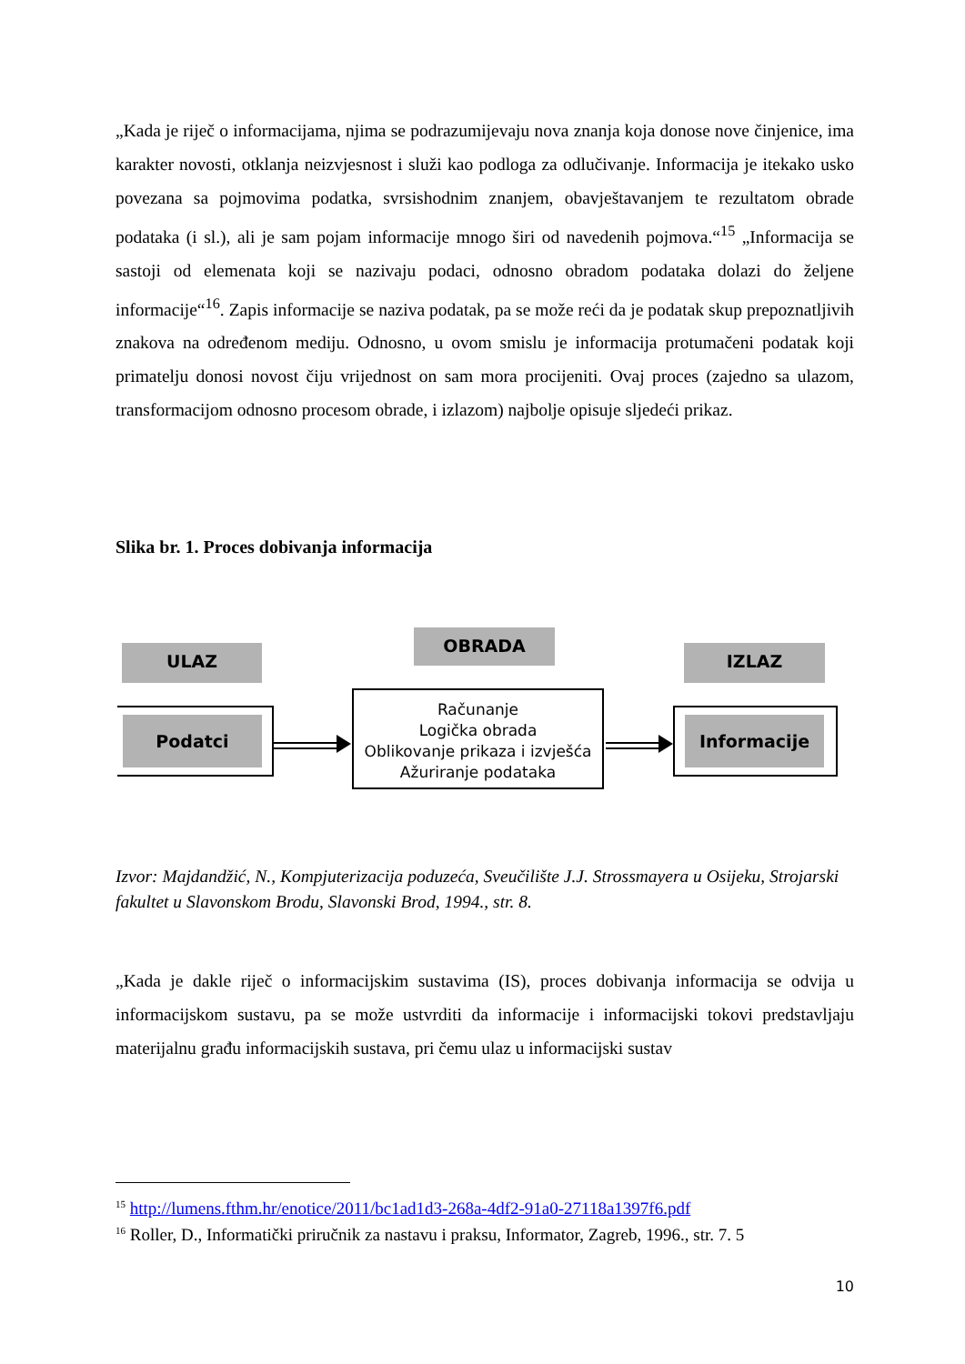„Kada je riječ o informacijama, njima se podrazumijevaju nova znanja koja donose nove činjenice, ima karakter novosti, otklanja neizvjesnost i služi kao podloga za odlučivanje. Informacija je itekako usko povezana sa pojmovima podatka, svrsishodnim znanjem, obavještavanjem te rezultatom obrade podataka (i sl.), ali je sam pojam informacije mnogo širi od navedenih pojmova.“<sup>15</sup> „Informacija se sastoji od elemenata koji se nazivaju podaci, odnosno obradom podataka dolazi do željene informacije“<sup>16</sup>. Zapis informacije se naziva podatak, pa se može reći da je podatak skup prepoznatljivih znakova na određenom mediju. Odnosno, u ovom smislu je informacija protumačeni podatak koji primatelju donosi novost čiju vrijednost on sam mora procijeniti. Ovaj proces (zajedno sa ulazom, transformacijom odnosno procesom obrade, i izlazom) najbolje opisuje sljedeći prikaz.
Slika br. 1. Proces dobivanja informacija
ULAZ
OBRADA
IZLAZ
Podatci
Računanje
Logička obrada
Oblikovanje prikaza i izvješća
Ažuriranje podataka
Informacije
Izvor: Majdandžić, N., Kompjuterizacija poduzeća, Sveučilište J.J. Strossmayera u Osijeku, Strojarski fakultet u Slavonskom Brodu, Slavonski Brod, 1994., str. 8.
„Kada je dakle riječ o informacijskim sustavima (IS), proces dobivanja informacija se odvija u informacijskom sustavu, pa se može ustvrditi da informacije i informacijski tokovi predstavljaju materijalnu građu informacijskih sustava, pri čemu ulaz u informacijski sustav
<sup>15</sup> http://lumens.fthm.hr/enotice/2011/bc1ad1d3-268a-4df2-91a0-27118a1397f6.pdf
<sup>16</sup> Roller, D., Informatički priručnik za nastavu i praksu, Informator, Zagreb, 1996., str. 7. 5
10